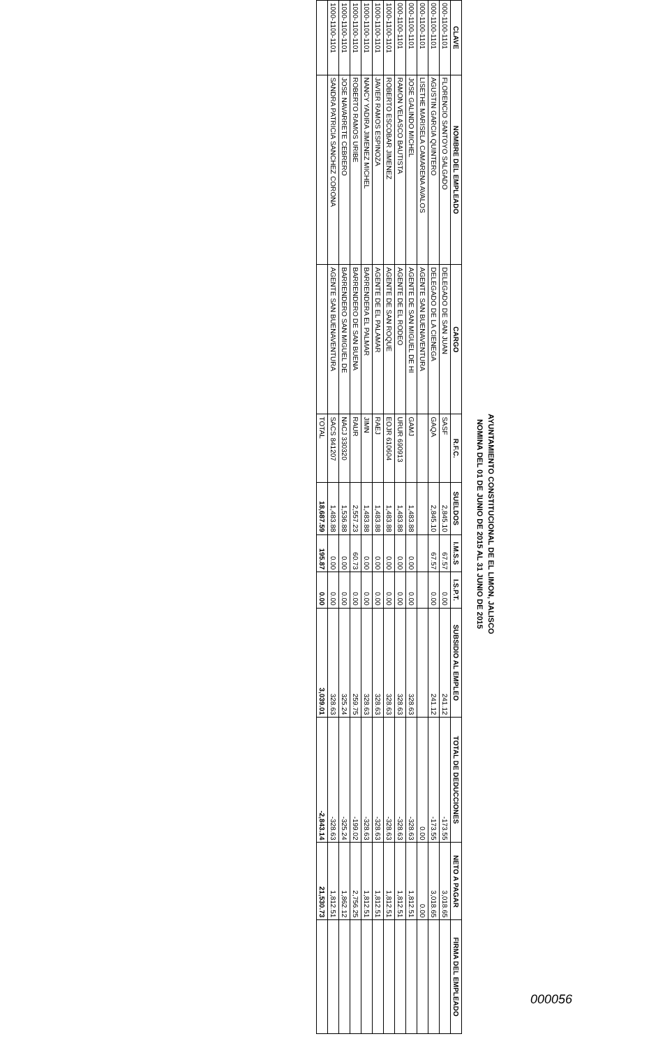AYUNTAMIENTO CONSTITUCIONAL DE EL LIMON, JALISCO
NOMINA DEL 01 DE JUNIO DE 2015 AL 31 JUNIO DE 2015
| CLAVE | NOMBRE DEL EMPLEADO | CARGO | R.F.C. | SUELDOS | I.M.S.S | I.S.P.T. | SUBSIDIO AL EMPLEO | TOTAL DE DEDUCCIONES | NETO A PAGAR | FIRMA DEL EMPLEADO |
| --- | --- | --- | --- | --- | --- | --- | --- | --- | --- | --- |
| 000-1100-1101 | FLORENCIO SANTOYO SALGADO | DELEGADO DE SAN JUAN | SASF | 2,845.10 | 67.57 | 0.00 | 241.12 | -173.55 | 3,018.65 | |
| 000-1100-1101 | AGUSTIN GARCIA QUINTERO | DELEGADO DE LA CIENEGA | GAQA | 2,845.10 | 67.57 | 0.00 | 241.12 | -173.55 | 3,018.65 | |
| 000-1100-1101 | LISETHE MARISELA CAMARENA AVALOS | AGENTE SAN BUENAVENTURA | | | | | | 0.00 | 0.00 | |
| 000-1100-1101 | JOSE GALINDO MICHEL | AGENTE DE SAN MIGUEL DE HI | GAMJ | 1,483.88 | 0.00 | 0.00 | 328.63 | -328.63 | 1,812.51 | |
| 000-1100-1101 | RAMON VELASCO BAUTISTA | AGENTE DE EL RODEO | URUR 690913 | 1,483.88 | 0.00 | 0.00 | 328.63 | -328.63 | 1,812.51 | |
| 1000-1100-1101 | ROBERTO ESCOBAR JIMENEZ | AGENTE DE SAN ROQUE | EOJR 610604 | 1,483.88 | 0.00 | 0.00 | 328.63 | -328.63 | 1,812.51 | |
| 1000-1100-1101 | JAVIER RAMOS ESPINOZA | AGENTE DE EL PALAMAR | RAEJ | 1,483.88 | 0.00 | 0.00 | 328.63 | -328.63 | 1,812.51 | |
| 1000-1100-1101 | NANCY YADIRA JIMENEZ MICHEL | BARRENDERA EL PALMAR | JIMN | 1,483.88 | 0.00 | 0.00 | 328.63 | -328.63 | 1,812.51 | |
| 1000-1100-1101 | ROBERTO RAMOS URIBE | BARRENDERO DE SAN BUENA | RAUR | 2,557.23 | 60.73 | 0.00 | 259.75 | -199.02 | 2,756.25 | |
| 1000-1100-1101 | JOSE NAVARRETE CEBRERO | BARRENDERO SAN MIGUEL DE | NACJ 330320 | 1,536.88 | 0.00 | 0.00 | 325.24 | -325.24 | 1,862.12 | |
| 1000-1100-1101 | SANDRA PATRICIA SANCHEZ CORONA | AGENTE SAN BUENAVENTURA | SACS 841207 | 1,483.88 | 0.00 | 0.00 | 328.63 | -328.63 | 1,812.51 | |
| | | | TOTAL | 18,687.59 | 195.87 | 0.00 | 3,039.01 | -2,843.14 | 21,530.73 | |
000056